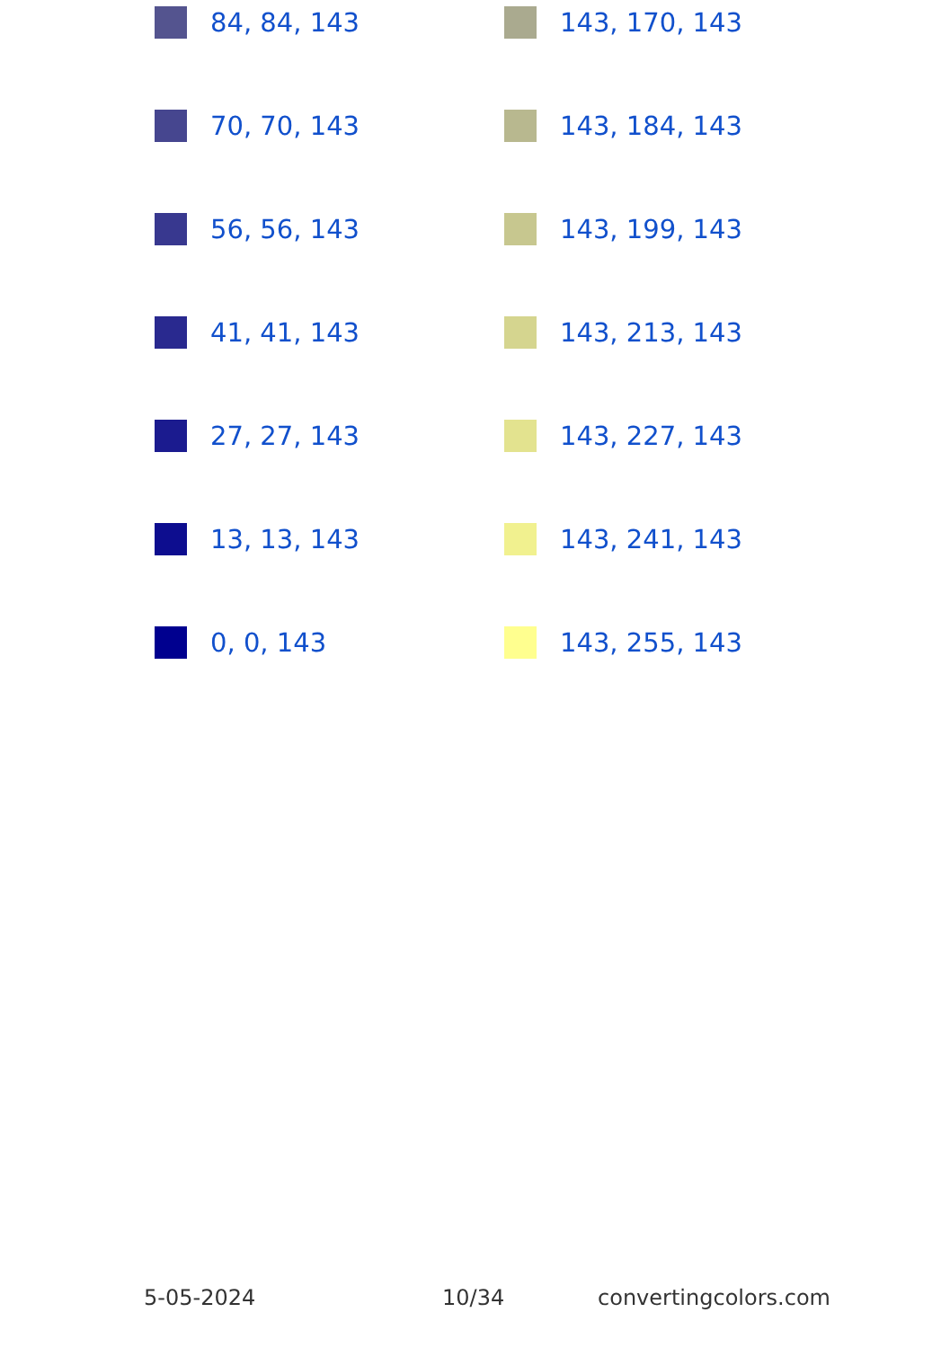84, 84, 143 143, 170, 143
70, 70, 143 143, 184, 143
56, 56, 143 143, 199, 143
41, 41, 143 143, 213, 143
27, 27, 143 143, 227, 143
13, 13, 143 143, 241, 143
0, 0, 143 143, 255, 143
5-05-2024 10/34 convertingcolors.com